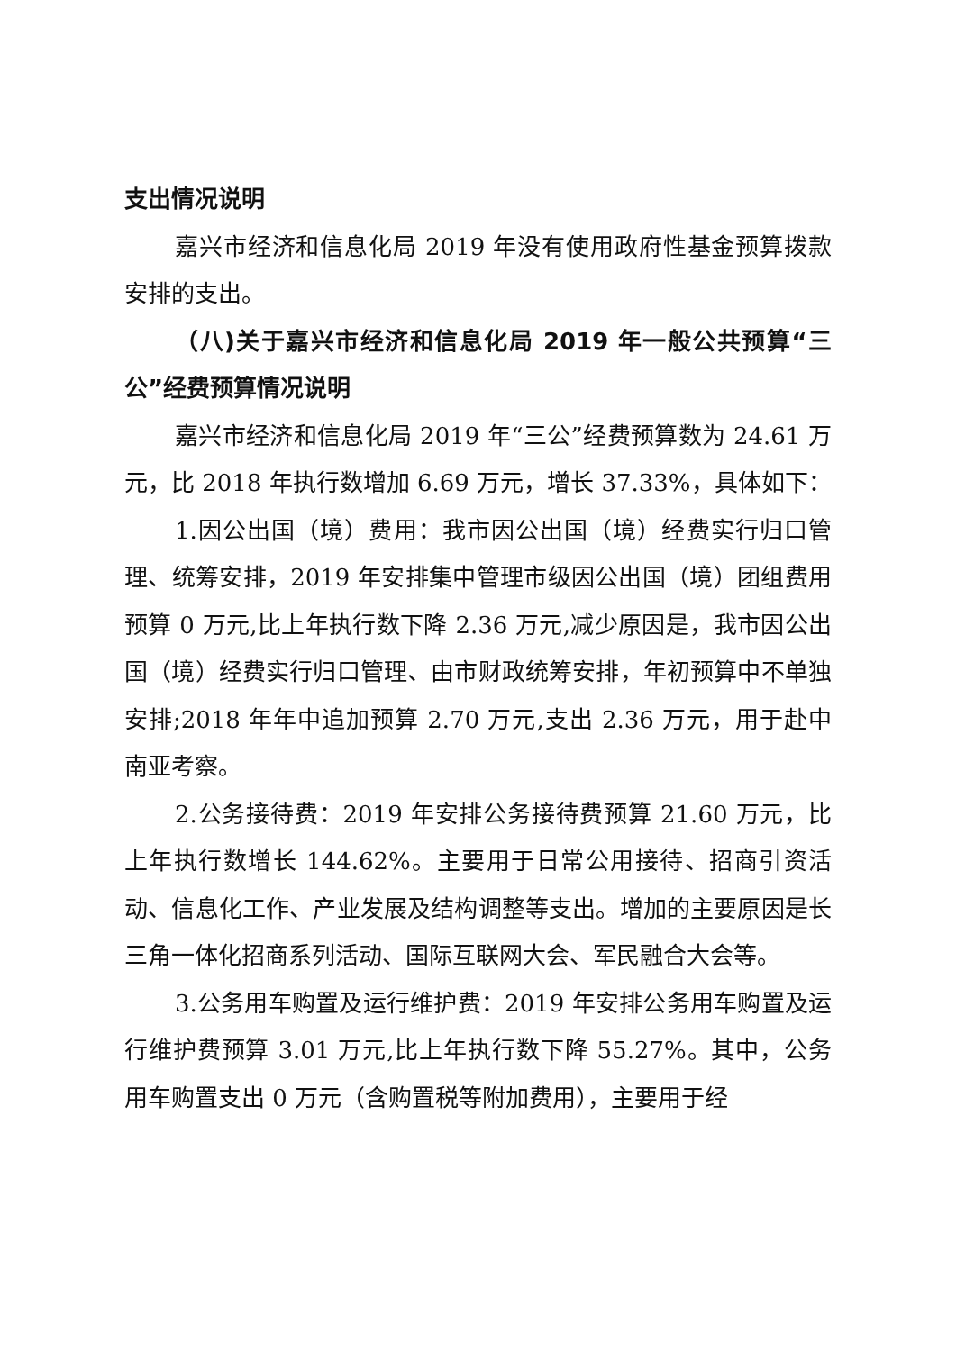支出情况说明
嘉兴市经济和信息化局 2019 年没有使用政府性基金预算拨款安排的支出。
（八)关于嘉兴市经济和信息化局 2019 年一般公共预算“三公”经费预算情况说明
嘉兴市经济和信息化局 2019 年“三公”经费预算数为 24.61 万元，比 2018 年执行数增加 6.69 万元，增长 37.33%，具体如下：
1.因公出国（境）费用：我市因公出国（境）经费实行归口管理、统筹安排，2019 年安排集中管理市级因公出国（境）团组费用预算 0 万元,比上年执行数下降 2.36 万元,减少原因是，我市因公出国（境）经费实行归口管理、由市财政统筹安排，年初预算中不单独安排;2018 年年中追加预算 2.70 万元,支出 2.36 万元，用于赴中南亚考察。
2.公务接待费：2019 年安排公务接待费预算 21.60 万元，比上年执行数增长 144.62%。主要用于日常公用接待、招商引资活动、信息化工作、产业发展及结构调整等支出。增加的主要原因是长三角一体化招商系列活动、国际互联网大会、军民融合大会等。
3.公务用车购置及运行维护费：2019 年安排公务用车购置及运行维护费预算 3.01 万元,比上年执行数下降 55.27%。其中，公务用车购置支出 0 万元（含购置税等附加费用），主要用于经